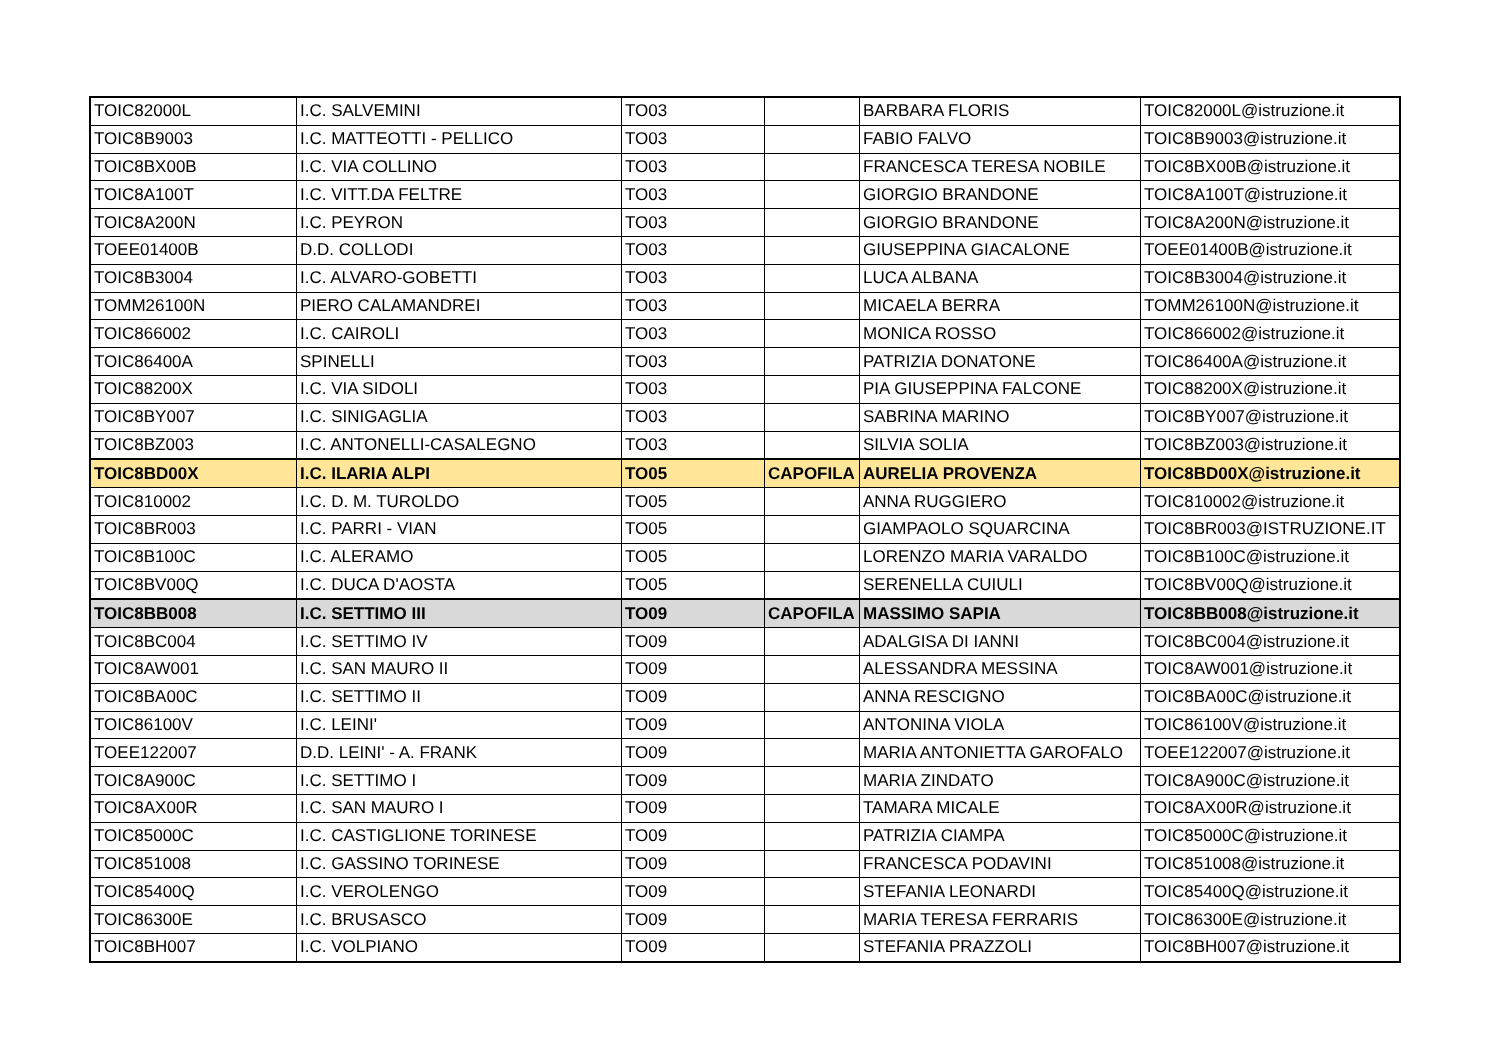| TOIC82000L | I.C. SALVEMINI | TO03 | | BARBARA FLORIS | TOIC82000L@istruzione.it |
| TOIC8B9003 | I.C. MATTEOTTI - PELLICO | TO03 | | FABIO FALVO | TOIC8B9003@istruzione.it |
| TOIC8BX00B | I.C. VIA COLLINO | TO03 | | FRANCESCA TERESA NOBILE | TOIC8BX00B@istruzione.it |
| TOIC8A100T | I.C. VITT.DA FELTRE | TO03 | | GIORGIO BRANDONE | TOIC8A100T@istruzione.it |
| TOIC8A200N | I.C. PEYRON | TO03 | | GIORGIO BRANDONE | TOIC8A200N@istruzione.it |
| TOEE01400B | D.D. COLLODI | TO03 | | GIUSEPPINA GIACALONE | TOEE01400B@istruzione.it |
| TOIC8B3004 | I.C. ALVARO-GOBETTI | TO03 | | LUCA ALBANA | TOIC8B3004@istruzione.it |
| TOMM26100N | PIERO CALAMANDREI | TO03 | | MICAELA BERRA | TOMM26100N@istruzione.it |
| TOIC866002 | I.C. CAIROLI | TO03 | | MONICA ROSSO | TOIC866002@istruzione.it |
| TOIC86400A | SPINELLI | TO03 | | PATRIZIA DONATONE | TOIC86400A@istruzione.it |
| TOIC88200X | I.C. VIA SIDOLI | TO03 | | PIA GIUSEPPINA FALCONE | TOIC88200X@istruzione.it |
| TOIC8BY007 | I.C. SINIGAGLIA | TO03 | | SABRINA MARINO | TOIC8BY007@istruzione.it |
| TOIC8BZ003 | I.C. ANTONELLI-CASALEGNO | TO03 | | SILVIA SOLIA | TOIC8BZ003@istruzione.it |
| TOIC8BD00X | I.C. ILARIA ALPI | TO05 | CAPOFILA | AURELIA PROVENZA | TOIC8BD00X@istruzione.it |
| TOIC810002 | I.C. D. M. TUROLDO | TO05 | | ANNA RUGGIERO | TOIC810002@istruzione.it |
| TOIC8BR003 | I.C. PARRI - VIAN | TO05 | | GIAMPAOLO SQUARCINA | TOIC8BR003@ISTRUZIONE.IT |
| TOIC8B100C | I.C. ALERAMO | TO05 | | LORENZO MARIA VARALDO | TOIC8B100C@istruzione.it |
| TOIC8BV00Q | I.C. DUCA D'AOSTA | TO05 | | SERENELLA CUIULI | TOIC8BV00Q@istruzione.it |
| TOIC8BB008 | I.C. SETTIMO III | TO09 | CAPOFILA | MASSIMO SAPIA | TOIC8BB008@istruzione.it |
| TOIC8BC004 | I.C. SETTIMO IV | TO09 | | ADALGISA DI IANNI | TOIC8BC004@istruzione.it |
| TOIC8AW001 | I.C. SAN MAURO II | TO09 | | ALESSANDRA MESSINA | TOIC8AW001@istruzione.it |
| TOIC8BA00C | I.C. SETTIMO II | TO09 | | ANNA RESCIGNO | TOIC8BA00C@istruzione.it |
| TOIC86100V | I.C. LEINI' | TO09 | | ANTONINA VIOLA | TOIC86100V@istruzione.it |
| TOEE122007 | D.D. LEINI' - A. FRANK | TO09 | | MARIA ANTONIETTA GAROFALO | TOEE122007@istruzione.it |
| TOIC8A900C | I.C. SETTIMO I | TO09 | | MARIA ZINDATO | TOIC8A900C@istruzione.it |
| TOIC8AX00R | I.C. SAN MAURO I | TO09 | | TAMARA MICALE | TOIC8AX00R@istruzione.it |
| TOIC85000C | I.C. CASTIGLIONE TORINESE | TO09 | | PATRIZIA CIAMPA | TOIC85000C@istruzione.it |
| TOIC851008 | I.C. GASSINO TORINESE | TO09 | | FRANCESCA PODAVINI | TOIC851008@istruzione.it |
| TOIC85400Q | I.C. VEROLENGO | TO09 | | STEFANIA LEONARDI | TOIC85400Q@istruzione.it |
| TOIC86300E | I.C. BRUSASCO | TO09 | | MARIA TERESA FERRARIS | TOIC86300E@istruzione.it |
| TOIC8BH007 | I.C. VOLPIANO | TO09 | | STEFANIA PRAZZOLI | TOIC8BH007@istruzione.it |